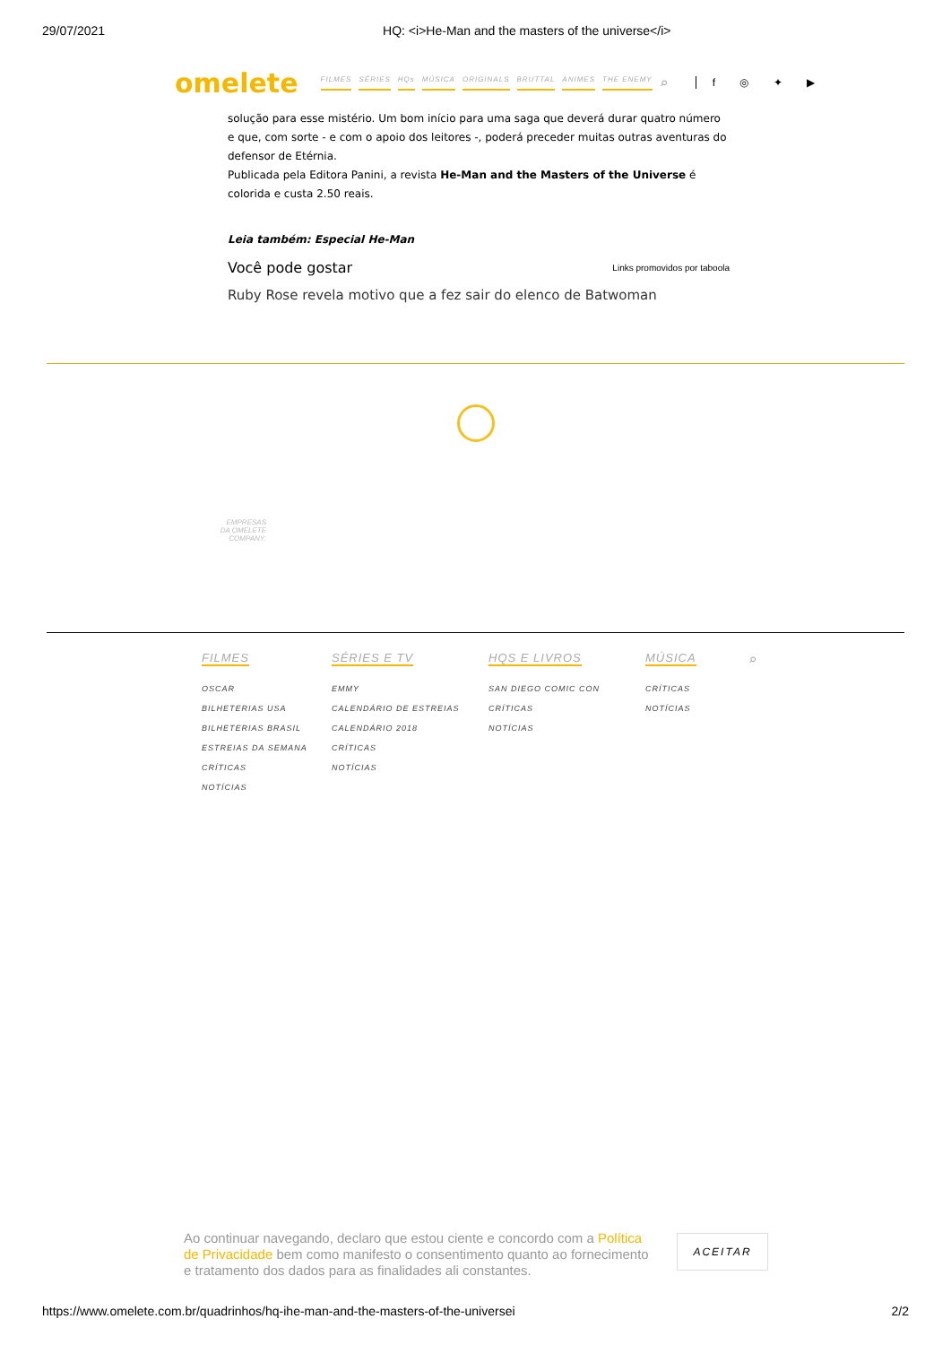29/07/2021 HQ: <i>He-Man and the masters of the universe</i>
omelete FILMES SÉRIES HQs MÚSICA ORIGINALS BRUTTAL ANIMES THE ENEMY ⌕ f ◎ ✦ ▶
solução para esse mistério. Um bom início para uma saga que deverá durar quatro número e que, com sorte - e com o apoio dos leitores -, poderá preceder muitas outras aventuras do defensor de Etérnia.
Publicada pela Editora Panini, a revista He-Man and the Masters of the Universe é colorida e custa 2.50 reais.
Leia também: Especial He-Man
Você pode gostar Links promovidos por taboola
Ruby Rose revela motivo que a fez sair do elenco de Batwoman
EMPRESAS
DA OMELETE COMPANY:
FILMES
OSCAR
BILHETERIAS USA
BILHETERIAS BRASIL
ESTREIAS DA SEMANA
CRÍTICAS
NOTÍCIAS
SÉRIES E TV
EMMY
CALENDÁRIO DE ESTREIAS
CALENDÁRIO 2018
CRÍTICAS
NOTÍCIAS
HQS E LIVROS
SAN DIEGO COMIC CON
CRÍTICAS
NOTÍCIAS
MÚSICA
CRÍTICAS
NOTÍCIAS
⌕
Ao continuar navegando, declaro que estou ciente e concordo com a Política de Privacidade bem como manifesto o consentimento quanto ao fornecimento e tratamento dos dados para as finalidades ali constantes.
ACEITAR
https://www.omelete.com.br/quadrinhos/hq-ihe-man-and-the-masters-of-the-universei 2/2